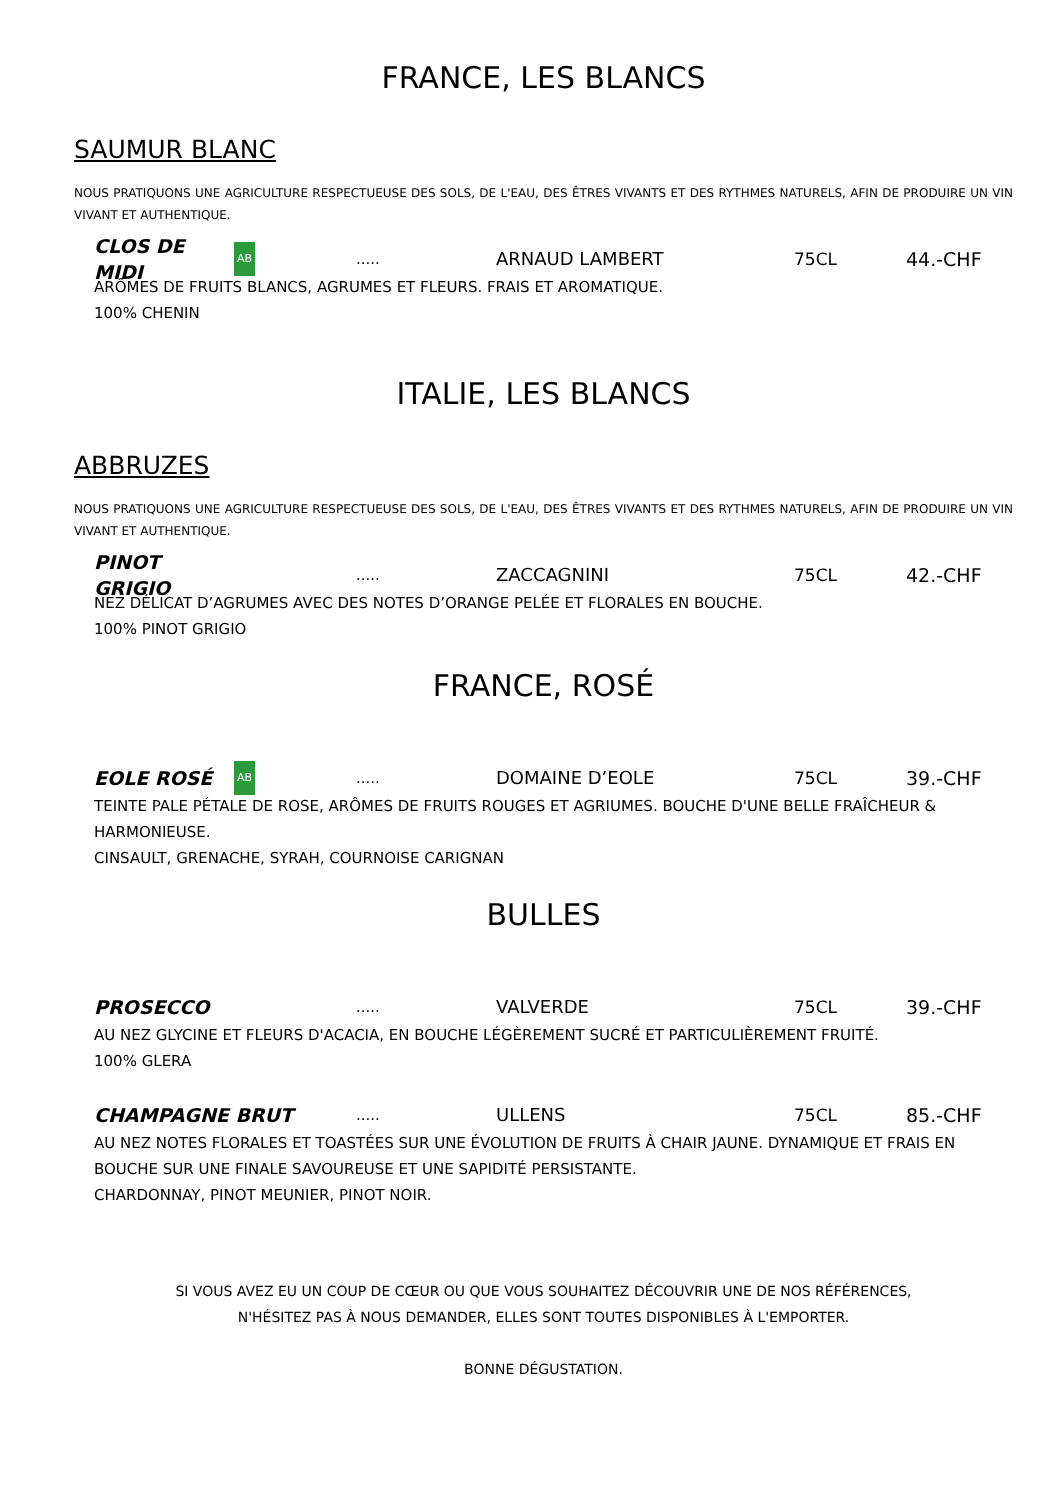FRANCE, LES BLANCS
SAUMUR BLANC
NOUS PRATIQUONS UNE AGRICULTURE RESPECTUEUSE DES SOLS, DE L'EAU, DES ÊTRES VIVANTS ET DES RYTHMES NATURELS, AFIN DE PRODUIRE UN VIN VIVANT ET AUTHENTIQUE.
CLOS DE MIDI
AB
.....
ARNAUD LAMBERT 75CL 44.-CHF
ARÔMES DE FRUITS BLANCS, AGRUMES ET FLEURS. FRAIS ET AROMATIQUE.
100% CHENIN
ITALIE, LES BLANCS
ABBRUZES
NOUS PRATIQUONS UNE AGRICULTURE RESPECTUEUSE DES SOLS, DE L'EAU, DES ÊTRES VIVANTS ET DES RYTHMES NATURELS, AFIN DE PRODUIRE UN VIN VIVANT ET AUTHENTIQUE.
PINOT GRIGIO
.....
ZACCAGNINI 75CL 42.-CHF
NEZ DÉLICAT D’AGRUMES AVEC DES NOTES D’ORANGE PELÉE ET FLORALES EN BOUCHE.
100% PINOT GRIGIO
FRANCE, ROSÉ
EOLE ROSÉ
AB
.....
DOMAINE D’EOLE 75CL 39.-CHF
TEINTE PALE PÉTALE DE ROSE, ARÔMES DE FRUITS ROUGES ET AGRIUMES. BOUCHE D'UNE BELLE FRAÎCHEUR & HARMONIEUSE.
CINSAULT, GRENACHE, SYRAH, COURNOISE CARIGNAN
BULLES
PROSECCO
.....
VALVERDE 75CL 39.-CHF
AU NEZ GLYCINE ET FLEURS D'ACACIA, EN BOUCHE LÉGÈREMENT SUCRÉ ET PARTICULIÈREMENT FRUITÉ.
100% GLERA
CHAMPAGNE BRUT
.....
ULLENS 75CL 85.-CHF
AU NEZ NOTES FLORALES ET TOASTÉES SUR UNE ÉVOLUTION DE FRUITS À CHAIR JAUNE. DYNAMIQUE ET FRAIS EN BOUCHE SUR UNE FINALE SAVOUREUSE ET UNE SAPIDITÉ PERSISTANTE.
CHARDONNAY, PINOT MEUNIER, PINOT NOIR.
SI VOUS AVEZ EU UN COUP DE CŒUR OU QUE VOUS SOUHAITEZ DÉCOUVRIR UNE DE NOS RÉFÉRENCES,
N'HÉSITEZ PAS À NOUS DEMANDER, ELLES SONT TOUTES DISPONIBLES À L'EMPORTER.
BONNE DÉGUSTATION.